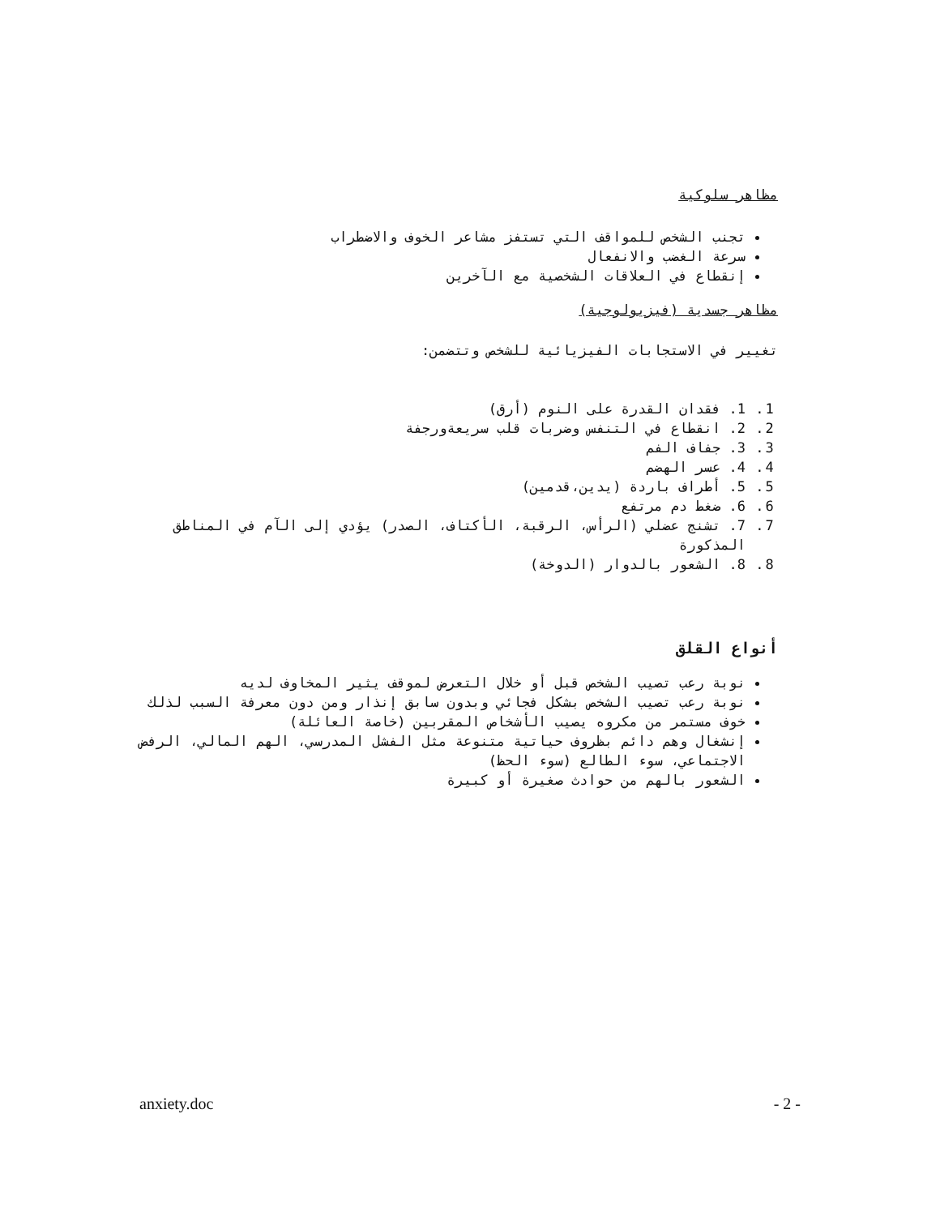مظاهر سلوكية
تجنب الشخص للمواقف التي تستفز مشاعر الخوف والاضطراب
سرعة الغضب والانفعال
إنقطاع في العلاقات الشخصية مع الآخرين
مظاهر جسدية (فيزيولوجية)
تغيير في الاستجابات الفيزيائية للشخص وتتضمن:
1. 1. فقدان القدرة على النوم (أرق)
2. 2. انقطاع في التنفس وضربات قلب سريعةورجفة
3. 3. جفاف الفم
4. 4. عسر الهضم
5. 5. أطراف باردة (يدين،قدمين)
6. 6. ضغط دم مرتفع
7. 7. تشنج عضلي (الرأس، الرقبة، الأكتاف، الصدر) يؤدي إلى الآم في المناطق المذكورة
8. 8. الشعور بالدوار (الدوخة)
أنواع القلق
نوبة رعب تصيب الشخص قبل أو خلال التعرض لموقف يثير المخاوف لديه
نوبة رعب تصيب الشخص بشكل فجائي وبدون سابق إنذار ومن دون معرفة السبب لذلك
خوف مستمر من مكروه يصيب الأشخاص المقربين (خاصة العائلة)
إنشغال وهم دائم بظروف حياتية متنوعة مثل الفشل المدرسي، الهم المالي، الرفض الاجتماعي، سوء الطالع (سوء الحظ)
الشعور بالهم من حوادث صغيرة أو كبيرة
anxiety.doc - 2 -